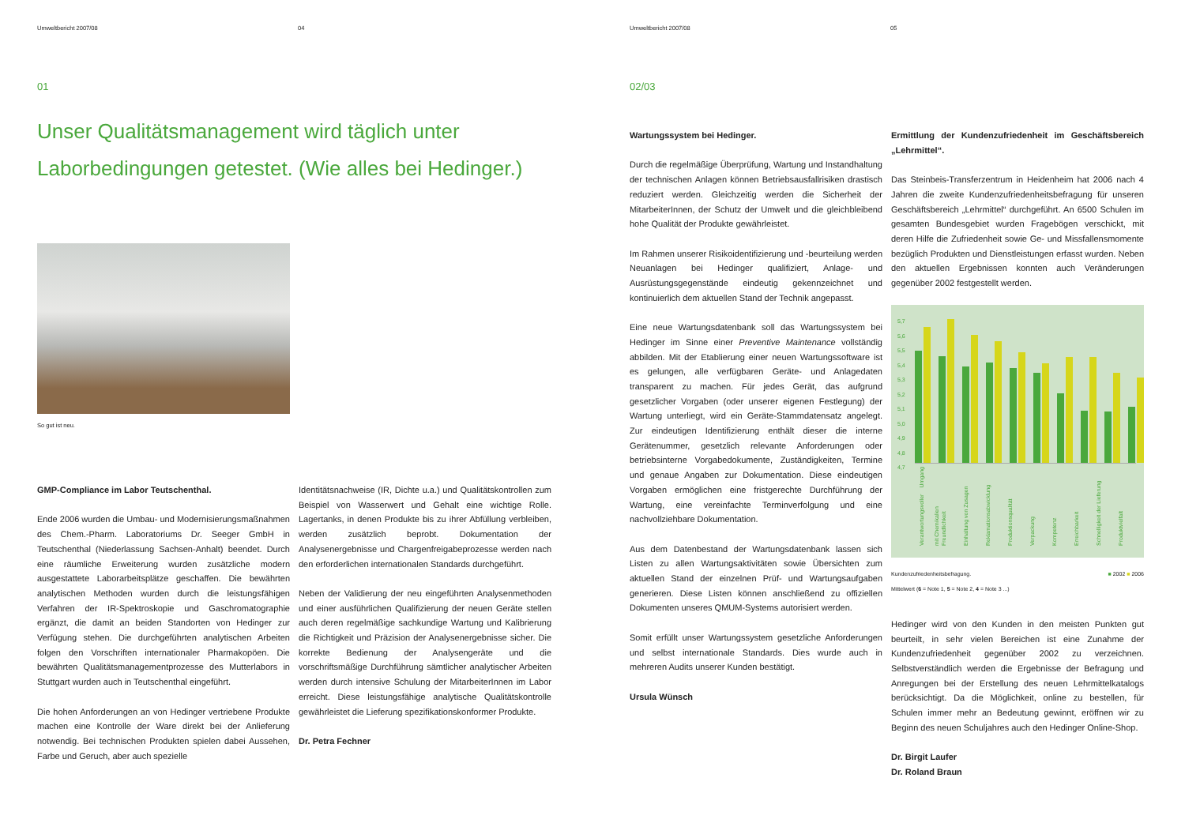Umweltbericht 2007/08 04
01
Unser Qualitätsmanagement wird täglich unter Laborbedingungen getestet. (Wie alles bei Hedinger.)
So gut ist neu.
GMP-Compliance im Labor Teutschenthal.
Ende 2006 wurden die Umbau- und Modernisierungsmaßnahmen des Chem.-Pharm. Laboratoriums Dr. Seeger GmbH in Teutschenthal (Niederlassung Sachsen-Anhalt) beendet. Durch eine räumliche Erweiterung wurden zusätzliche modern ausgestattete Laborarbeitsplätze geschaffen. Die bewährten analytischen Methoden wurden durch die leistungsfähigen Verfahren der IR-Spektroskopie und Gaschromatographie ergänzt, die damit an beiden Standorten von Hedinger zur Verfügung stehen. Die durchgeführten analytischen Arbeiten folgen den Vorschriften internationaler Pharmakopöen. Die bewährten Qualitätsmanagementprozesse des Mutterlabors in Stuttgart wurden auch in Teutschenthal eingeführt.
Die hohen Anforderungen an von Hedinger vertriebene Produkte machen eine Kontrolle der Ware direkt bei der Anlieferung notwendig. Bei technischen Produkten spielen dabei Aussehen, Farbe und Geruch, aber auch spezielle
Identitätsnachweise (IR, Dichte u.a.) und Qualitätskontrollen zum Beispiel von Wasserwert und Gehalt eine wichtige Rolle. Lagertanks, in denen Produkte bis zu ihrer Abfüllung verbleiben, werden zusätzlich beprobt. Dokumentation der Analysenergebnisse und Chargenfreigabeprozesse werden nach den erforderlichen internationalen Standards durchgeführt.
Neben der Validierung der neu eingeführten Analysenmethoden und einer ausführlichen Qualifizierung der neuen Geräte stellen auch deren regelmäßige sachkundige Wartung und Kalibrierung die Richtigkeit und Präzision der Analysenergebnisse sicher. Die korrekte Bedienung der Analysengeräte und die vorschriftsmäßige Durchführung sämtlicher analytischer Arbeiten werden durch intensive Schulung der MitarbeiterInnen im Labor erreicht. Diese leistungsfähige analytische Qualitätskontrolle gewährleistet die Lieferung spezifikationskonformer Produkte.
Dr. Petra Fechner
Umweltbericht 2007/08 05
02/03
Wartungssystem bei Hedinger.
Durch die regelmäßige Überprüfung, Wartung und Instandhaltung der technischen Anlagen können Betriebsausfallrisiken drastisch reduziert werden. Gleichzeitig werden die Sicherheit der MitarbeiterInnen, der Schutz der Umwelt und die gleichbleibend hohe Qualität der Produkte gewährleistet.
Im Rahmen unserer Risikoidentifizierung und -beurteilung werden Neuanlagen bei Hedinger qualifiziert, Anlage- und Ausrüstungsgegenstände eindeutig gekennzeichnet und kontinuierlich dem aktuellen Stand der Technik angepasst.
Eine neue Wartungsdatenbank soll das Wartungssystem bei Hedinger im Sinne einer Preventive Maintenance vollständig abbilden. Mit der Etablierung einer neuen Wartungssoftware ist es gelungen, alle verfügbaren Geräte- und Anlagedaten transparent zu machen. Für jedes Gerät, das aufgrund gesetzlicher Vorgaben (oder unserer eigenen Festlegung) der Wartung unterliegt, wird ein Geräte-Stammdatensatz angelegt. Zur eindeutigen Identifizierung enthält dieser die interne Gerätenummer, gesetzlich relevante Anforderungen oder betriebsinterne Vorgabedokumente, Zuständigkeiten, Termine und genaue Angaben zur Dokumentation. Diese eindeutigen Vorgaben ermöglichen eine fristgerechte Durchführung der Wartung, eine vereinfachte Terminverfolgung und eine nachvollziehbare Dokumentation.
Aus dem Datenbestand der Wartungsdatenbank lassen sich Listen zu allen Wartungsaktivitäten sowie Übersichten zum aktuellen Stand der einzelnen Prüf- und Wartungsaufgaben generieren. Diese Listen können anschließend zu offiziellen Dokumenten unseres QMUM-Systems autorisiert werden.
Somit erfüllt unser Wartungssystem gesetzliche Anforderungen und selbst internationale Standards. Dies wurde auch in mehreren Audits unserer Kunden bestätigt.
Ursula Wünsch
Ermittlung der Kundenzufriedenheit im Geschäftsbereich „Lehrmittel“.
Das Steinbeis-Transferzentrum in Heidenheim hat 2006 nach 4 Jahren die zweite Kundenzufriedenheitsbefragung für unseren Geschäftsbereich „Lehrmittel“ durchgeführt. An 6500 Schulen im gesamten Bundesgebiet wurden Fragebögen verschickt, mit deren Hilfe die Zufriedenheit sowie Ge- und Missfallensmomente bezüglich Produkten und Dienstleistungen erfasst wurden. Neben den aktuellen Ergebnissen konnten auch Veränderungen gegenüber 2002 festgestellt werden.
5,7
5,6
5,5
5,4
5,3
5,2
5,1
5,0
4,9
4,8
4,7
Verantwortungsvoller Umgang mit Chemikalien Freundlichkeit Einhaltung von Zusagen Reklamationsabwicklung Produktionsqualität Verpackung Kompetenz Erreichbarkeit Schnelligkeit der Lieferung Produktvielfalt
Kundenzufriedenheitsbefragung.
Mittelwert (6 = Note 1, 5 = Note 2, 4 = Note 3 ...) ■ 2002 ■ 2006
Hedinger wird von den Kunden in den meisten Punkten gut beurteilt, in sehr vielen Bereichen ist eine Zunahme der Kundenzufriedenheit gegenüber 2002 zu verzeichnen. Selbstverständlich werden die Ergebnisse der Befragung und Anregungen bei der Erstellung des neuen Lehrmittelkatalogs berücksichtigt. Da die Möglichkeit, online zu bestellen, für Schulen immer mehr an Bedeutung gewinnt, eröffnen wir zu Beginn des neuen Schuljahres auch den Hedinger Online-Shop.
Dr. Birgit Laufer
Dr. Roland Braun